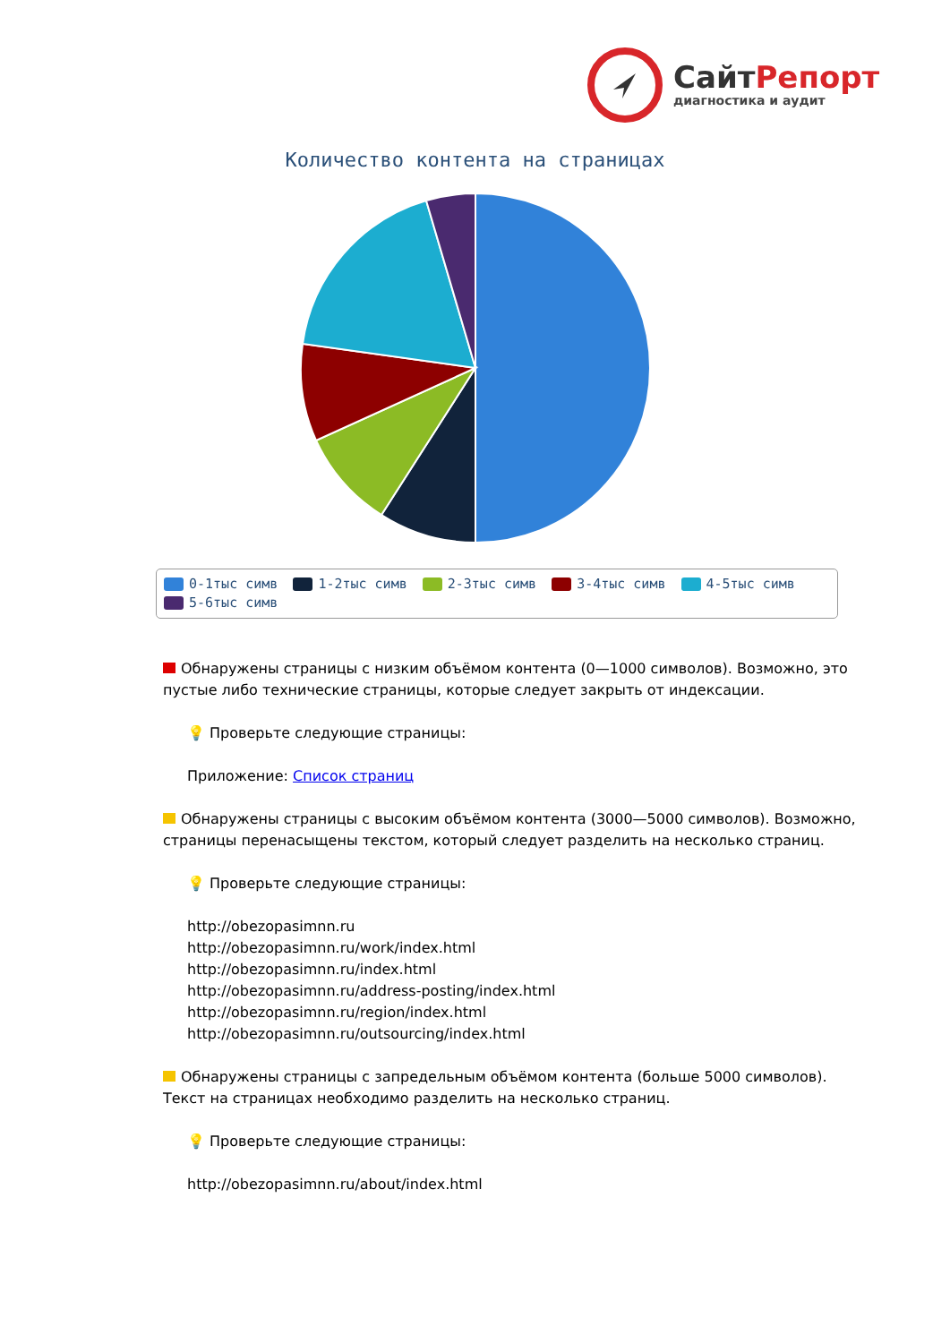СайтРепорт
диагностика и аудит
Количество контента на страницах
0-1тыс симв 1-2тыс симв 2-3тыс симв 3-4тыс симв 4-5тыс симв 5-6тыс симв
Обнаружены страницы с низким объёмом контента (0—1000 символов). Возможно, это пустые либо технические страницы, которые следует закрыть от индексации.
💡 Проверьте следующие страницы:
Приложение: Список страниц
Обнаружены страницы с высоким объёмом контента (3000—5000 символов). Возможно, страницы перенасыщены текстом, который следует разделить на несколько страниц.
💡 Проверьте следующие страницы:
http://obezopasimnn.ru
http://obezopasimnn.ru/work/index.html
http://obezopasimnn.ru/index.html
http://obezopasimnn.ru/address-posting/index.html
http://obezopasimnn.ru/region/index.html
http://obezopasimnn.ru/outsourcing/index.html
Обнаружены страницы с запредельным объёмом контента (больше 5000 символов). Текст на страницах необходимо разделить на несколько страниц.
💡 Проверьте следующие страницы:
http://obezopasimnn.ru/about/index.html